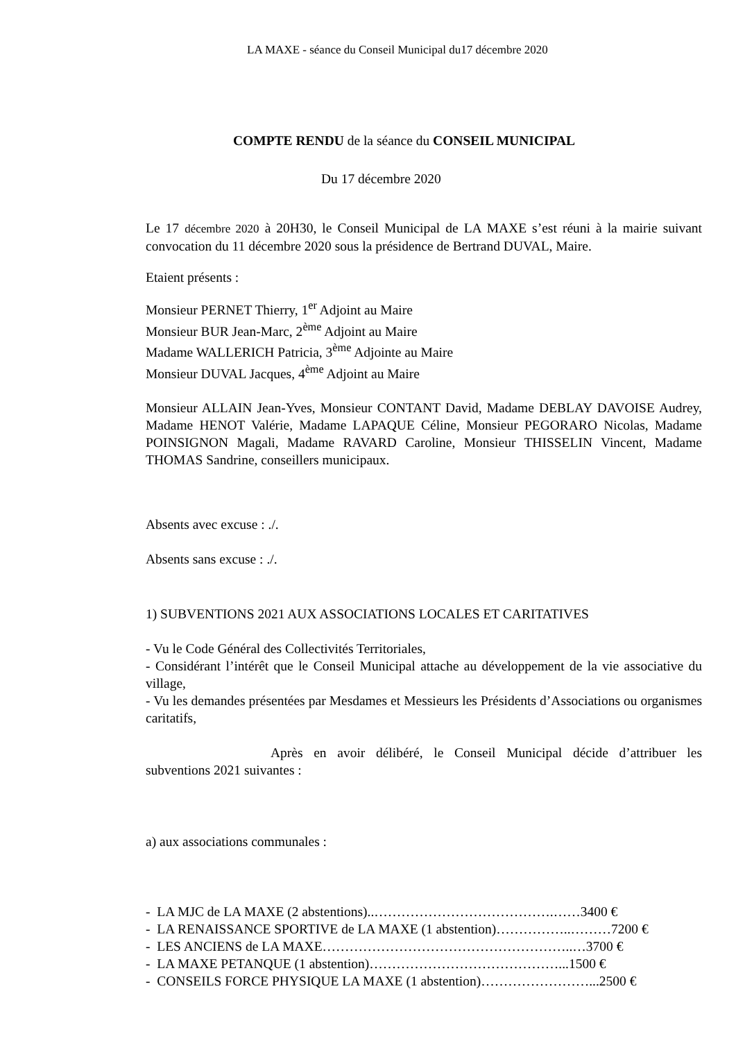LA MAXE - séance du Conseil Municipal du17 décembre 2020
COMPTE RENDU de la séance du CONSEIL MUNICIPAL
Du 17 décembre 2020
Le 17 décembre 2020 à 20H30, le Conseil Municipal de LA MAXE s’est réuni à la mairie suivant convocation du 11 décembre 2020 sous la présidence de Bertrand DUVAL, Maire.
Etaient présents :
Monsieur PERNET Thierry, 1<sup>er</sup> Adjoint au Maire
Monsieur BUR Jean-Marc, 2<sup>ème</sup> Adjoint au Maire
Madame WALLERICH Patricia, 3<sup>ème</sup> Adjointe au Maire
Monsieur DUVAL Jacques, 4<sup>ème</sup> Adjoint au Maire
Monsieur ALLAIN Jean-Yves, Monsieur CONTANT David, Madame DEBLAY DAVOISE Audrey, Madame HENOT Valérie, Madame LAPAQUE Céline, Monsieur PEGORARO Nicolas, Madame POINSIGNON Magali, Madame RAVARD Caroline, Monsieur THISSELIN Vincent, Madame THOMAS Sandrine, conseillers municipaux.
Absents avec excuse : ./.
Absents sans excuse : ./.
1) SUBVENTIONS 2021 AUX ASSOCIATIONS LOCALES ET CARITATIVES
- Vu le Code Général des Collectivités Territoriales,
- Considérant l’intérêt que le Conseil Municipal attache au développement de la vie associative du village,
- Vu les demandes présentées par Mesdames et Messieurs les Présidents d’Associations ou organismes caritatifs,
Après en avoir délibéré, le Conseil Municipal décide d’attribuer les subventions 2021 suivantes :
a) aux associations communales :
- LA MJC de LA MAXE (2 abstentions)..………………………………….……3400 €
- LA RENAISSANCE SPORTIVE de LA MAXE (1 abstention)……………..………7200 €
- LES ANCIENS de LA MAXE………………………………………………..…3700 €
- LA MAXE PETANQUE (1 abstention)……………………………………...1500 €
- CONSEILS FORCE PHYSIQUE LA MAXE (1 abstention)……………………...2500 €